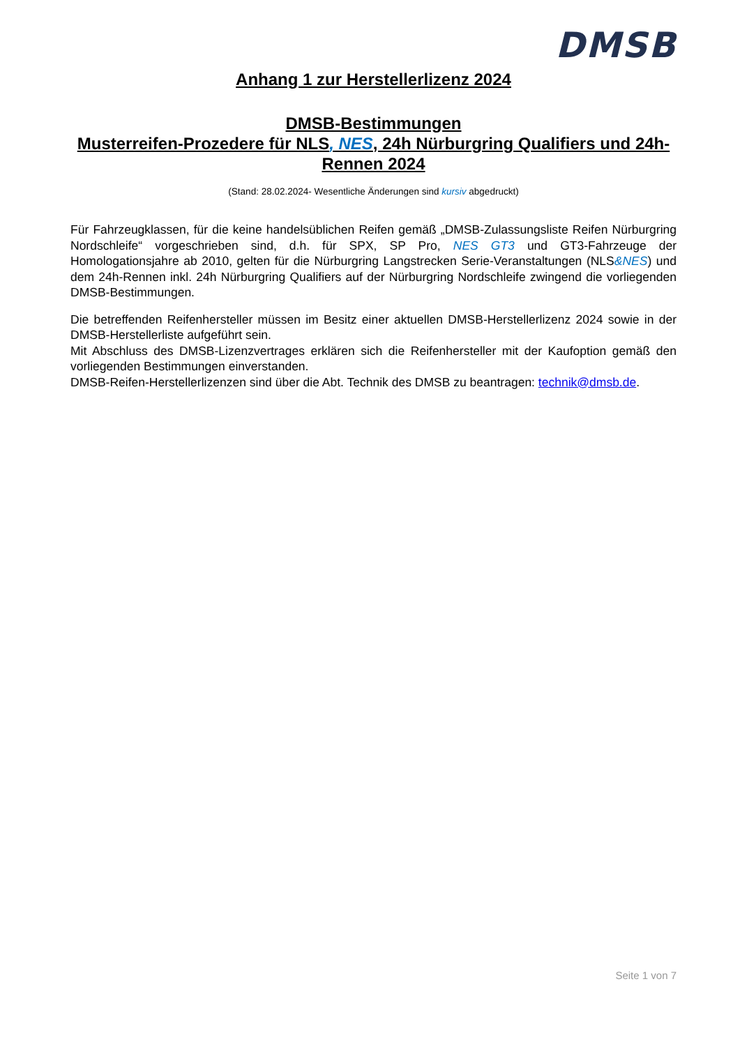DMSB
Anhang 1 zur Herstellerlizenz 2024
DMSB-Bestimmungen
Musterreifen-Prozedere für NLS, NES, 24h Nürburgring Qualifiers und 24h-Rennen 2024
(Stand: 28.02.2024- Wesentliche Änderungen sind kursiv abgedruckt)
Für Fahrzeugklassen, für die keine handelsüblichen Reifen gemäß „DMSB-Zulassungsliste Reifen Nürburgring Nordschleife“ vorgeschrieben sind, d.h. für SPX, SP Pro, NES GT3 und GT3-Fahrzeuge der Homologationsjahre ab 2010, gelten für die Nürburgring Langstrecken Serie-Veranstaltungen (NLS&NES) und dem 24h-Rennen inkl. 24h Nürburgring Qualifiers auf der Nürburgring Nordschleife zwingend die vorliegenden DMSB-Bestimmungen.
Die betreffenden Reifenhersteller müssen im Besitz einer aktuellen DMSB-Herstellerlizenz 2024 sowie in der DMSB-Herstellerliste aufgeführt sein.
Mit Abschluss des DMSB-Lizenzvertrages erklären sich die Reifenhersteller mit der Kaufoption gemäß den vorliegenden Bestimmungen einverstanden.
DMSB-Reifen-Herstellerlizenzen sind über die Abt. Technik des DMSB zu beantragen: technik@dmsb.de.
Seite 1 von 7